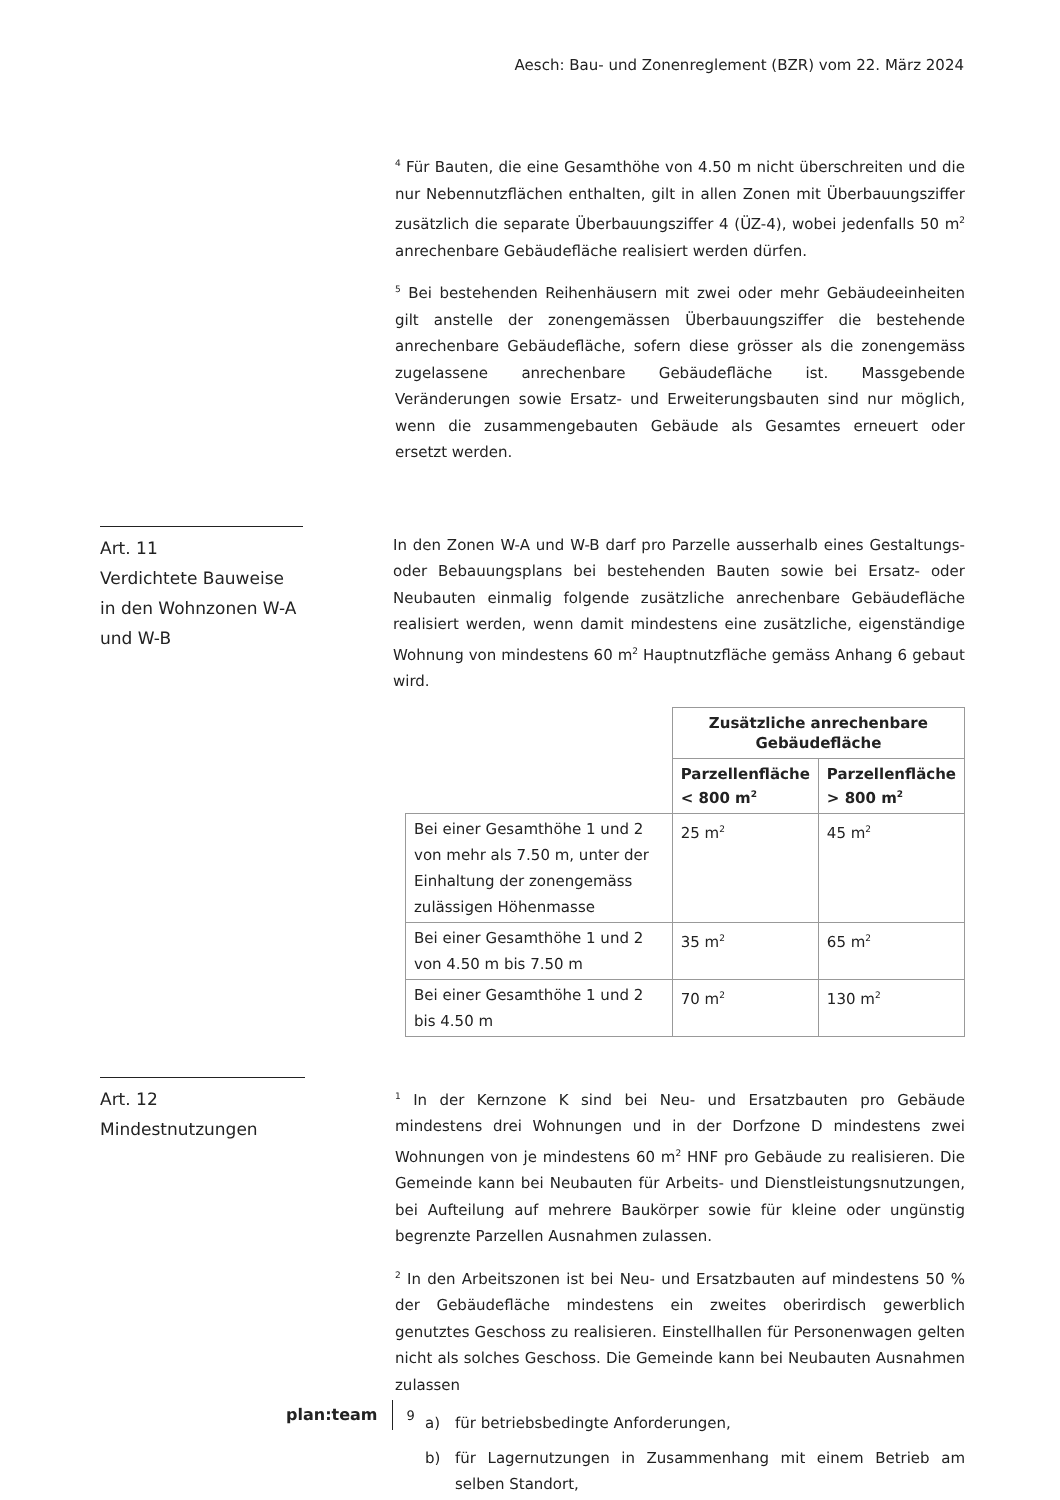Aesch: Bau- und Zonenreglement (BZR) vom 22. März 2024
<sup>4</sup> Für Bauten, die eine Gesamthöhe von 4.50 m nicht überschreiten und die nur Nebennutzflächen enthalten, gilt in allen Zonen mit Überbauungsziffer zusätzlich die separate Überbauungsziffer 4 (ÜZ-4), wobei jedenfalls 50 m<sup>2</sup> anrechenbare Gebäudefläche realisiert werden dürfen.
<sup>5</sup> Bei bestehenden Reihenhäusern mit zwei oder mehr Gebäudeeinheiten gilt anstelle der zonengemässen Überbauungsziffer die bestehende anrechenbare Gebäudefläche, sofern diese grösser als die zonengemäss zugelassene anrechenbare Gebäudefläche ist. Massgebende Veränderungen sowie Ersatz- und Erweiterungsbauten sind nur möglich, wenn die zusammengebauten Gebäude als Gesamtes erneuert oder ersetzt werden.
Art. 11
Verdichtete Bauweise in den Wohnzonen W-A und W-B
In den Zonen W-A und W-B darf pro Parzelle ausserhalb eines Gestaltungs- oder Bebauungsplans bei bestehenden Bauten sowie bei Ersatz- oder Neubauten einmalig folgende zusätzliche anrechenbare Gebäudefläche realisiert werden, wenn damit mindestens eine zusätzliche, eigenständige Wohnung von mindestens 60 m<sup>2</sup> Hauptnutzfläche gemäss Anhang 6 gebaut wird.
| | Zusätzliche anrechenbare Gebäudefläche | |
| | Parzellenfläche < 800 m<sup>2</sup> | Parzellenfläche > 800 m<sup>2</sup> |
| Bei einer Gesamthöhe 1 und 2 von mehr als 7.50 m, unter der Einhaltung der zonengemäss zulässigen Höhenmasse | 25 m<sup>2</sup> | 45 m<sup>2</sup> |
| Bei einer Gesamthöhe 1 und 2 von 4.50 m bis 7.50 m | 35 m<sup>2</sup> | 65 m<sup>2</sup> |
| Bei einer Gesamthöhe 1 und 2 bis 4.50 m | 70 m<sup>2</sup> | 130 m<sup>2</sup> |
Art. 12
Mindestnutzungen
<sup>1</sup> In der Kernzone K sind bei Neu- und Ersatzbauten pro Gebäude mindestens drei Wohnungen und in der Dorfzone D mindestens zwei Wohnungen von je mindestens 60 m<sup>2</sup> HNF pro Gebäude zu realisieren. Die Gemeinde kann bei Neubauten für Arbeits- und Dienstleistungsnutzungen, bei Aufteilung auf mehrere Baukörper sowie für kleine oder ungünstig begrenzte Parzellen Ausnahmen zulassen.
<sup>2</sup> In den Arbeitszonen ist bei Neu- und Ersatzbauten auf mindestens 50 % der Gebäudefläche mindestens ein zweites oberirdisch gewerblich genutztes Geschoss zu realisieren. Einstellhallen für Personenwagen gelten nicht als solches Geschoss. Die Gemeinde kann bei Neubauten Ausnahmen zulassen
a) für betriebsbedingte Anforderungen,
b) für Lagernutzungen in Zusammenhang mit einem Betrieb am selben Standort,
plan:team 9